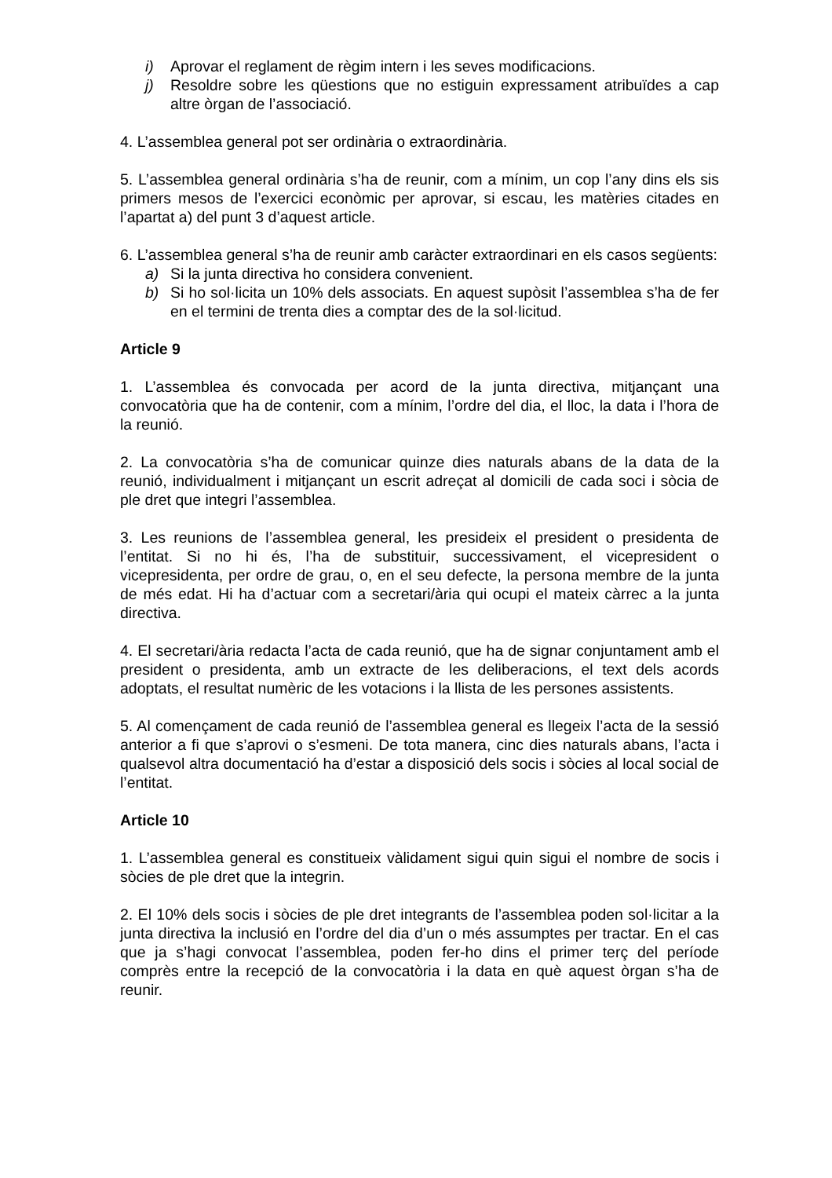i) Aprovar el reglament de règim intern i les seves modificacions.
j) Resoldre sobre les qüestions que no estiguin expressament atribuïdes a cap altre òrgan de l’associació.
4. L’assemblea general pot ser ordinària o extraordinària.
5. L’assemblea general ordinària s’ha de reunir, com a mínim, un cop l’any dins els sis primers mesos de l’exercici econòmic per aprovar, si escau, les matèries citades en l’apartat a) del punt 3 d’aquest article.
6. L’assemblea general s’ha de reunir amb caràcter extraordinari en els casos següents:
a) Si la junta directiva ho considera convenient.
b) Si ho sol·licita un 10% dels associats. En aquest supòsit l’assemblea s’ha de fer en el termini de trenta dies a comptar des de la sol·licitud.
Article 9
1. L’assemblea és convocada per acord de la junta directiva, mitjançant una convocatòria que ha de contenir, com a mínim, l’ordre del dia, el lloc, la data i l’hora de la reunió.
2. La convocatòria s’ha de comunicar quinze dies naturals abans de la data de la reunió, individualment i mitjançant un escrit adreçat al domicili de cada soci i sòcia de ple dret que integri l’assemblea.
3. Les reunions de l’assemblea general, les presideix el president o presidenta de l’entitat. Si no hi és, l’ha de substituir, successivament, el vicepresident o vicepresidenta, per ordre de grau, o, en el seu defecte, la persona membre de la junta de més edat. Hi ha d’actuar com a secretari/ària qui ocupi el mateix càrrec a la junta directiva.
4. El secretari/ària redacta l’acta de cada reunió, que ha de signar conjuntament amb el president o presidenta, amb un extracte de les deliberacions, el text dels acords adoptats, el resultat numèric de les votacions i la llista de les persones assistents.
5. Al començament de cada reunió de l’assemblea general es llegeix l’acta de la sessió anterior a fi que s’aprovi o s’esmeni. De tota manera, cinc dies naturals abans, l’acta i qualsevol altra documentació ha d’estar a disposició dels socis i sòcies al local social de l’entitat.
Article 10
1. L’assemblea general es constitueix vàlidament sigui quin sigui el nombre de socis i sòcies de ple dret que la integrin.
2. El 10% dels socis i sòcies de ple dret integrants de l’assemblea poden sol·licitar a la junta directiva la inclusió en l’ordre del dia d’un o més assumptes per tractar. En el cas que ja s’hagi convocat l’assemblea, poden fer-ho dins el primer terç del període comprès entre la recepció de la convocatòria i la data en què aquest òrgan s’ha de reunir.